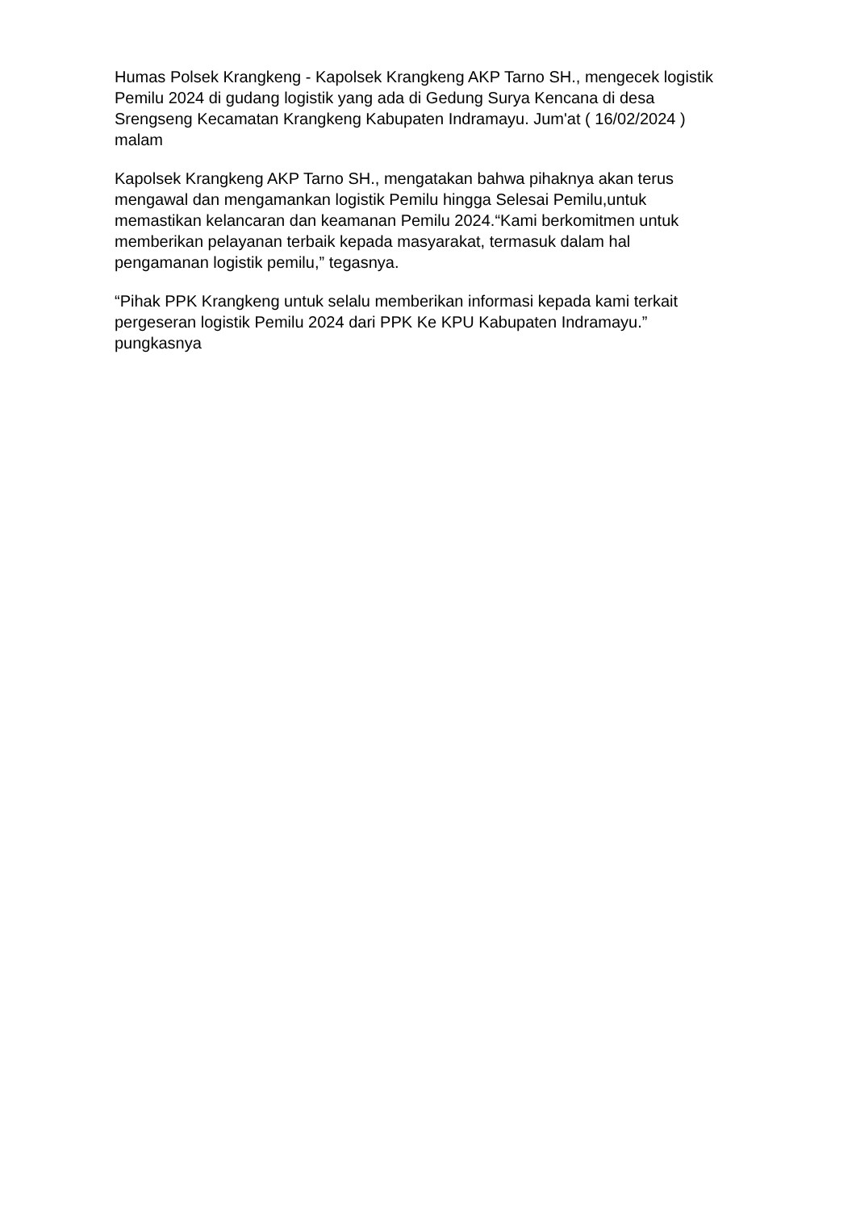Humas Polsek Krangkeng - Kapolsek Krangkeng AKP Tarno SH., mengecek logistik Pemilu 2024 di gudang logistik yang ada di Gedung Surya Kencana di desa Srengseng Kecamatan Krangkeng Kabupaten Indramayu. Jum'at ( 16/02/2024 ) malam
Kapolsek Krangkeng AKP Tarno SH., mengatakan bahwa pihaknya akan terus mengawal dan mengamankan logistik Pemilu hingga Selesai Pemilu,untuk memastikan kelancaran dan keamanan Pemilu 2024.“Kami berkomitmen untuk memberikan pelayanan terbaik kepada masyarakat, termasuk dalam hal pengamanan logistik pemilu,” tegasnya.
“Pihak PPK Krangkeng untuk selalu memberikan informasi kepada kami terkait pergeseran logistik Pemilu 2024 dari PPK Ke KPU Kabupaten Indramayu.” pungkasnya